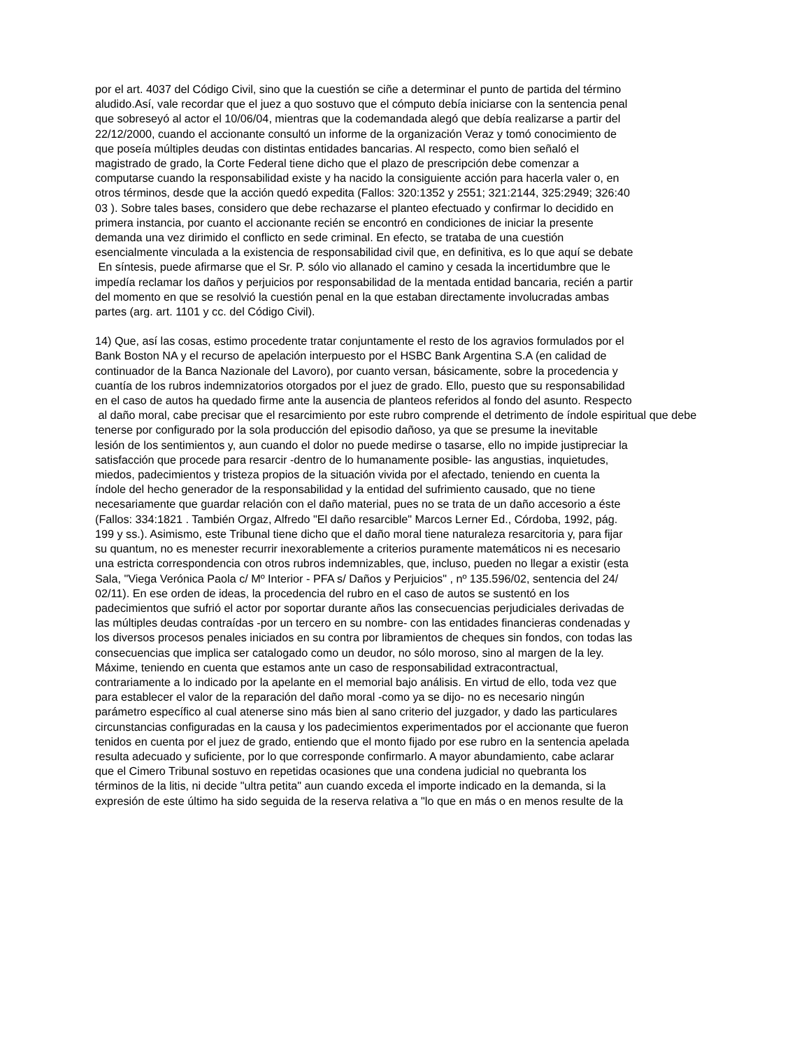por el art. 4037 del Código Civil, sino que la cuestión se ciñe a determinar el punto de partida del término
aludido.Así, vale recordar que el juez a quo sostuvo que el cómputo debía iniciarse con la sentencia penal
que sobreseyó al actor el 10/06/04, mientras que la codemandada alegó que debía realizarse a partir del
22/12/2000, cuando el accionante consultó un informe de la organización Veraz y tomó conocimiento de
que poseía múltiples deudas con distintas entidades bancarias. Al respecto, como bien señaló el
magistrado de grado, la Corte Federal tiene dicho que el plazo de prescripción debe comenzar a
computarse cuando la responsabilidad existe y ha nacido la consiguiente acción para hacerla valer o, en
otros términos, desde que la acción quedó expedita (Fallos: 320:1352 y 2551; 321:2144, 325:2949; 326:40
03 ). Sobre tales bases, considero que debe rechazarse el planteo efectuado y confirmar lo decidido en
primera instancia, por cuanto el accionante recién se encontró en condiciones de iniciar la presente
demanda una vez dirimido el conflicto en sede criminal. En efecto, se trataba de una cuestión
esencialmente vinculada a la existencia de responsabilidad civil que, en definitiva, es lo que aquí se debate
En síntesis, puede afirmarse que el Sr. P. sólo vio allanado el camino y cesada la incertidumbre que le
impedía reclamar los daños y perjuicios por responsabilidad de la mentada entidad bancaria, recién a partir
del momento en que se resolvió la cuestión penal en la que estaban directamente involucradas ambas
partes (arg. art. 1101 y cc. del Código Civil).
14) Que, así las cosas, estimo procedente tratar conjuntamente el resto de los agravios formulados por el
Bank Boston NA y el recurso de apelación interpuesto por el HSBC Bank Argentina S.A (en calidad de
continuador de la Banca Nazionale del Lavoro), por cuanto versan, básicamente, sobre la procedencia y
cuantía de los rubros indemnizatorios otorgados por el juez de grado. Ello, puesto que su responsabilidad
en el caso de autos ha quedado firme ante la ausencia de planteos referidos al fondo del asunto. Respecto
al daño moral, cabe precisar que el resarcimiento por este rubro comprende el detrimento de índole espiritual que debe
tenerse por configurado por la sola producción del episodio dañoso, ya que se presume la inevitable
lesión de los sentimientos y, aun cuando el dolor no puede medirse o tasarse, ello no impide justipreciar la
satisfacción que procede para resarcir -dentro de lo humanamente posible- las angustias, inquietudes,
miedos, padecimientos y tristeza propios de la situación vivida por el afectado, teniendo en cuenta la
índole del hecho generador de la responsabilidad y la entidad del sufrimiento causado, que no tiene
necesariamente que guardar relación con el daño material, pues no se trata de un daño accesorio a éste
(Fallos: 334:1821 . También Orgaz, Alfredo "El daño resarcible" Marcos Lerner Ed., Córdoba, 1992, pág.
199 y ss.). Asimismo, este Tribunal tiene dicho que el daño moral tiene naturaleza resarcitoria y, para fijar
su quantum, no es menester recurrir inexorablemente a criterios puramente matemáticos ni es necesario
una estricta correspondencia con otros rubros indemnizables, que, incluso, pueden no llegar a existir (esta
Sala, "Viega Verónica Paola c/ Mº Interior - PFA s/ Daños y Perjuicios" , nº 135.596/02, sentencia del 24/
02/11). En ese orden de ideas, la procedencia del rubro en el caso de autos se sustentó en los
padecimientos que sufrió el actor por soportar durante años las consecuencias perjudiciales derivadas de
las múltiples deudas contraídas -por un tercero en su nombre- con las entidades financieras condenadas y
los diversos procesos penales iniciados en su contra por libramientos de cheques sin fondos, con todas las
consecuencias que implica ser catalogado como un deudor, no sólo moroso, sino al margen de la ley.
Máxime, teniendo en cuenta que estamos ante un caso de responsabilidad extracontractual,
contrariamente a lo indicado por la apelante en el memorial bajo análisis. En virtud de ello, toda vez que
para establecer el valor de la reparación del daño moral -como ya se dijo- no es necesario ningún
parámetro específico al cual atenerse sino más bien al sano criterio del juzgador, y dado las particulares
circunstancias configuradas en la causa y los padecimientos experimentados por el accionante que fueron
tenidos en cuenta por el juez de grado, entiendo que el monto fijado por ese rubro en la sentencia apelada
resulta adecuado y suficiente, por lo que corresponde confirmarlo. A mayor abundamiento, cabe aclarar
que el Cimero Tribunal sostuvo en repetidas ocasiones que una condena judicial no quebranta los
términos de la litis, ni decide "ultra petita" aun cuando exceda el importe indicado en la demanda, si la
expresión de este último ha sido seguida de la reserva relativa a "lo que en más o en menos resulte de la